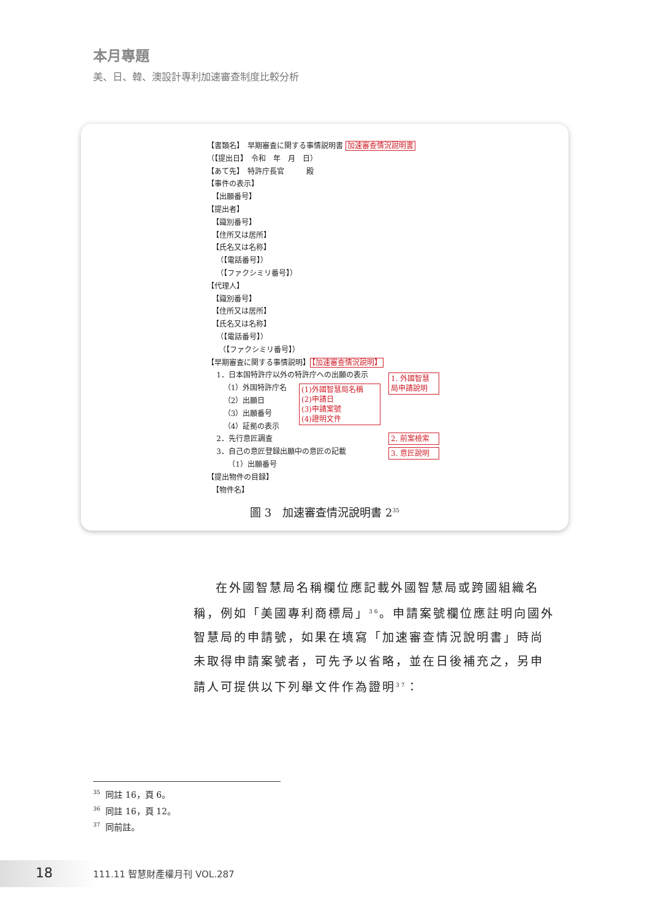本月專題
美、日、韓、澳設計專利加速審查制度比較分析
【書類名】　早期審査に関する事情説明書 加速審查情況說明書
（【提出日】　令和　年　月　日）
【あて先】　特許庁長官　　　殿
【事件の表示】
【出願番号】
【提出者】
【識別番号】
【住所又は居所】
【氏名又は名称】
（【電話番号】）
（【ファクシミリ番号】）
【代理人】
【識別番号】
【住所又は居所】
【氏名又は名称】
（【電話番号】）
（【ファクシミリ番号】）
【早期審査に関する事情説明】【加速審查情況說明】
1．日本国特許庁以外の特許庁への出願の表示
（1）外国特許庁名
（2）出願日
（3）出願番号
（4）証拠の表示
2．先行意匠調査
3．自己の意匠登録出願中の意匠の記載
（1）出願番号
【提出物件の目録】
【物件名】
1. 外國智慧 局申請說明
(1)外國智慧局名稱
(2)申請日
(3)申請案號
(4)證明文件
2. 前案檢索
3. 意匠說明
圖 3　加速審查情況說明書 2<sup>35</sup>
在外國智慧局名稱欄位應記載外國智慧局或跨國組織名稱，例如「美國專利商標局」<sup>36</sup>。申請案號欄位應註明向國外智慧局的申請號，如果在填寫「加速審查情況說明書」時尚未取得申請案號者，可先予以省略，並在日後補充之，另申請人可提供以下列舉文件作為證明<sup>37</sup>：
<sup>35</sup> 同註 16，頁 6。
<sup>36</sup> 同註 16，頁 12。
<sup>37</sup> 同前註。
18 111.11 智慧財產權月刊 VOL.287